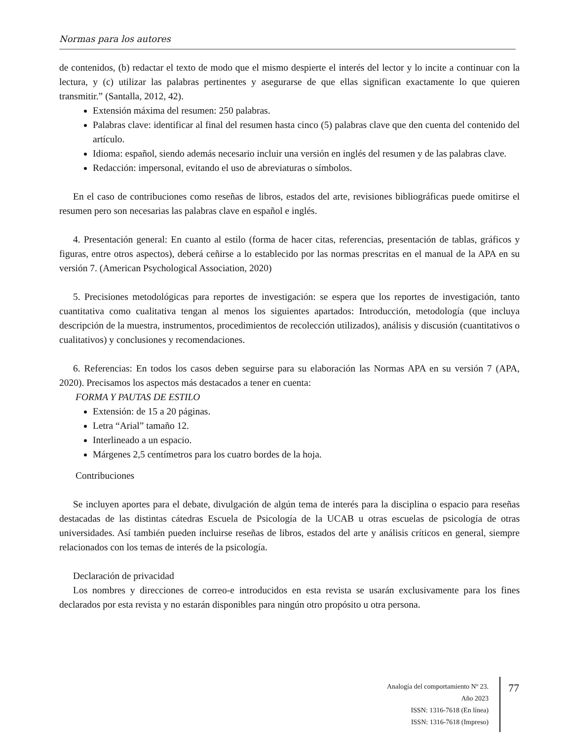Normas para los autores
de contenidos, (b) redactar el texto de modo que el mismo despierte el interés del lector y lo incite a continuar con la lectura, y (c) utilizar las palabras pertinentes y asegurarse de que ellas significan exactamente lo que quieren transmitir.” (Santalla, 2012, 42).
Extensión máxima del resumen: 250 palabras.
Palabras clave: identificar al final del resumen hasta cinco (5) palabras clave que den cuenta del contenido del artículo.
Idioma: español, siendo además necesario incluir una versión en inglés del resumen y de las palabras clave.
Redacción: impersonal, evitando el uso de abreviaturas o símbolos.
En el caso de contribuciones como reseñas de libros, estados del arte, revisiones bibliográficas puede omitirse el resumen pero son necesarias las palabras clave en español e inglés.
4. Presentación general: En cuanto al estilo (forma de hacer citas, referencias, presentación de tablas, gráficos y figuras, entre otros aspectos), deberá ceñirse a lo establecido por las normas prescritas en el manual de la APA en su versión 7. (American Psychological Association, 2020)
5. Precisiones metodológicas para reportes de investigación: se espera que los reportes de investigación, tanto cuantitativa como cualitativa tengan al menos los siguientes apartados: Introducción, metodología (que incluya descripción de la muestra, instrumentos, procedimientos de recolección utilizados), análisis y discusión (cuantitativos o cualitativos) y conclusiones y recomendaciones.
6. Referencias: En todos los casos deben seguirse para su elaboración las Normas APA en su versión 7 (APA, 2020). Precisamos los aspectos más destacados a tener en cuenta:
FORMA Y PAUTAS DE ESTILO
Extensión: de 15 a 20 páginas.
Letra “Arial” tamaño 12.
Interlineado a un espacio.
Márgenes 2,5 centímetros para los cuatro bordes de la hoja.
Contribuciones
Se incluyen aportes para el debate, divulgación de algún tema de interés para la disciplina o espacio para reseñas destacadas de las distintas cátedras Escuela de Psicología de la UCAB u otras escuelas de psicología de otras universidades. Así también pueden incluirse reseñas de libros, estados del arte y análisis críticos en general, siempre relacionados con los temas de interés de la psicología.
Declaración de privacidad
Los nombres y direcciones de correo-e introducidos en esta revista se usarán exclusivamente para los fines declarados por esta revista y no estarán disponibles para ningún otro propósito u otra persona.
Analogía del comportamiento Nº 23.
Año 2023
ISSN: 1316-7618 (En línea)
ISSN: 1316-7618 (Impreso)
77